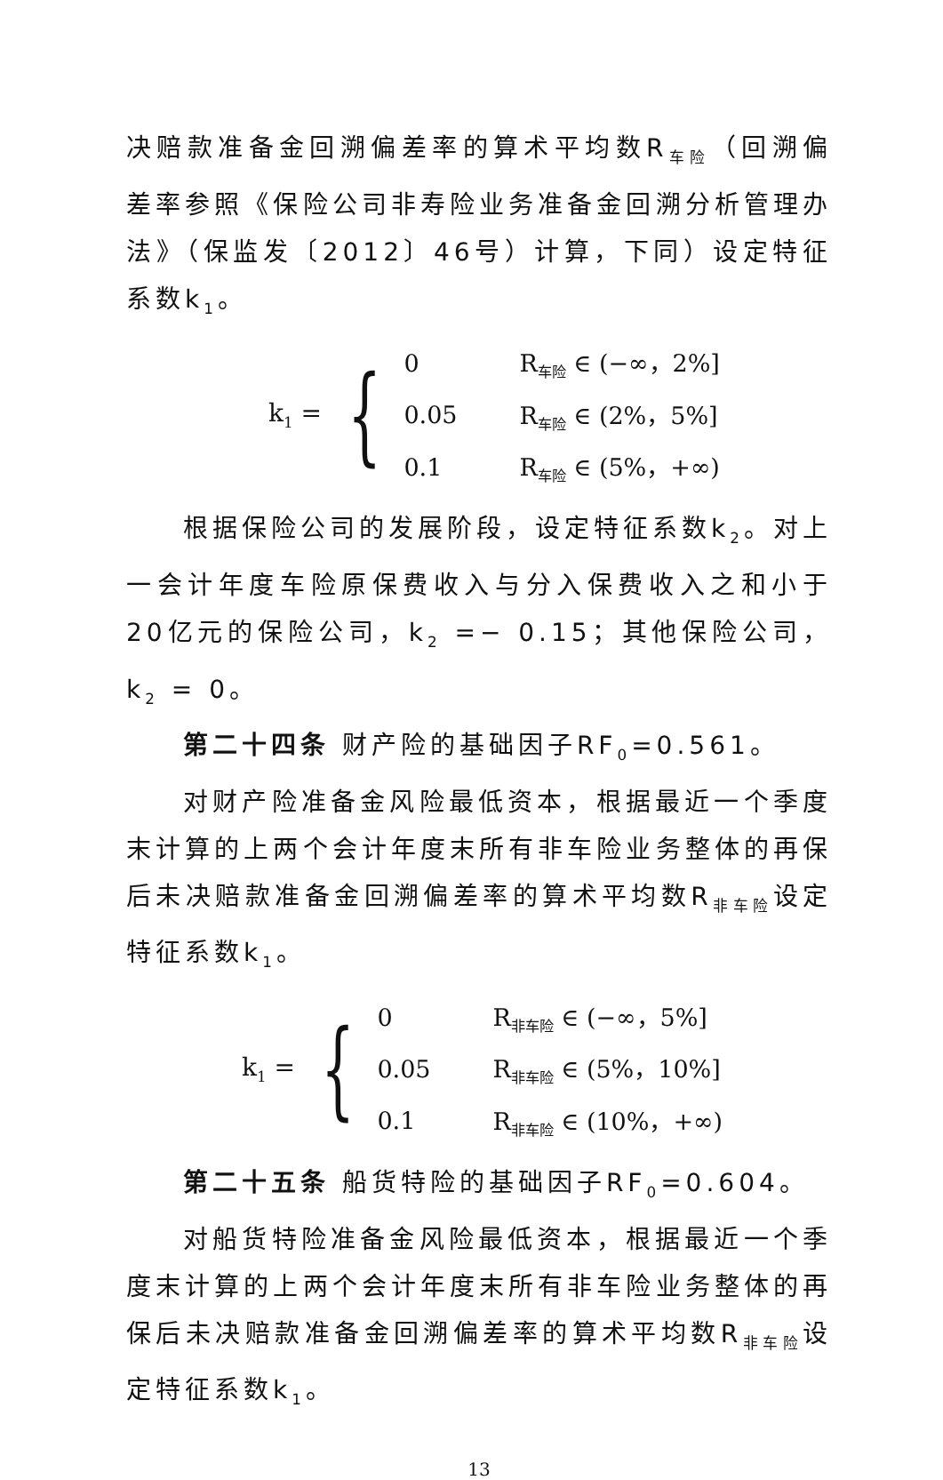决赔款准备金回溯偏差率的算术平均数R<sub>车险</sub>（回溯偏差率参照《保险公司非寿险业务准备金回溯分析管理办法》（保监发〔2012〕46号）计算，下同）设定特征系数k<sub>1</sub>。
k<sub>1</sub> = {
| 0 | R<sub>车险</sub> ∈ (−∞，2%] |
| 0.05 | R<sub>车险</sub> ∈ (2%，5%] |
| 0.1 | R<sub>车险</sub> ∈ (5%，+∞) |
根据保险公司的发展阶段，设定特征系数k<sub>2</sub>。对上一会计年度车险原保费收入与分入保费收入之和小于20亿元的保险公司，k<sub>2</sub> =− 0.15；其他保险公司，k<sub>2</sub> = 0。
第二十四条 财产险的基础因子RF<sub>0</sub>=0.561。
对财产险准备金风险最低资本，根据最近一个季度末计算的上两个会计年度末所有非车险业务整体的再保后未决赔款准备金回溯偏差率的算术平均数R<sub>非车险</sub>设定特征系数k<sub>1</sub>。
k<sub>1</sub> = {
| 0 | R<sub>非车险</sub> ∈ (−∞，5%] |
| 0.05 | R<sub>非车险</sub> ∈ (5%，10%] |
| 0.1 | R<sub>非车险</sub> ∈ (10%，+∞) |
第二十五条 船货特险的基础因子RF<sub>0</sub>=0.604。
对船货特险准备金风险最低资本，根据最近一个季度末计算的上两个会计年度末所有非车险业务整体的再保后未决赔款准备金回溯偏差率的算术平均数R<sub>非车险</sub>设定特征系数k<sub>1</sub>。
13